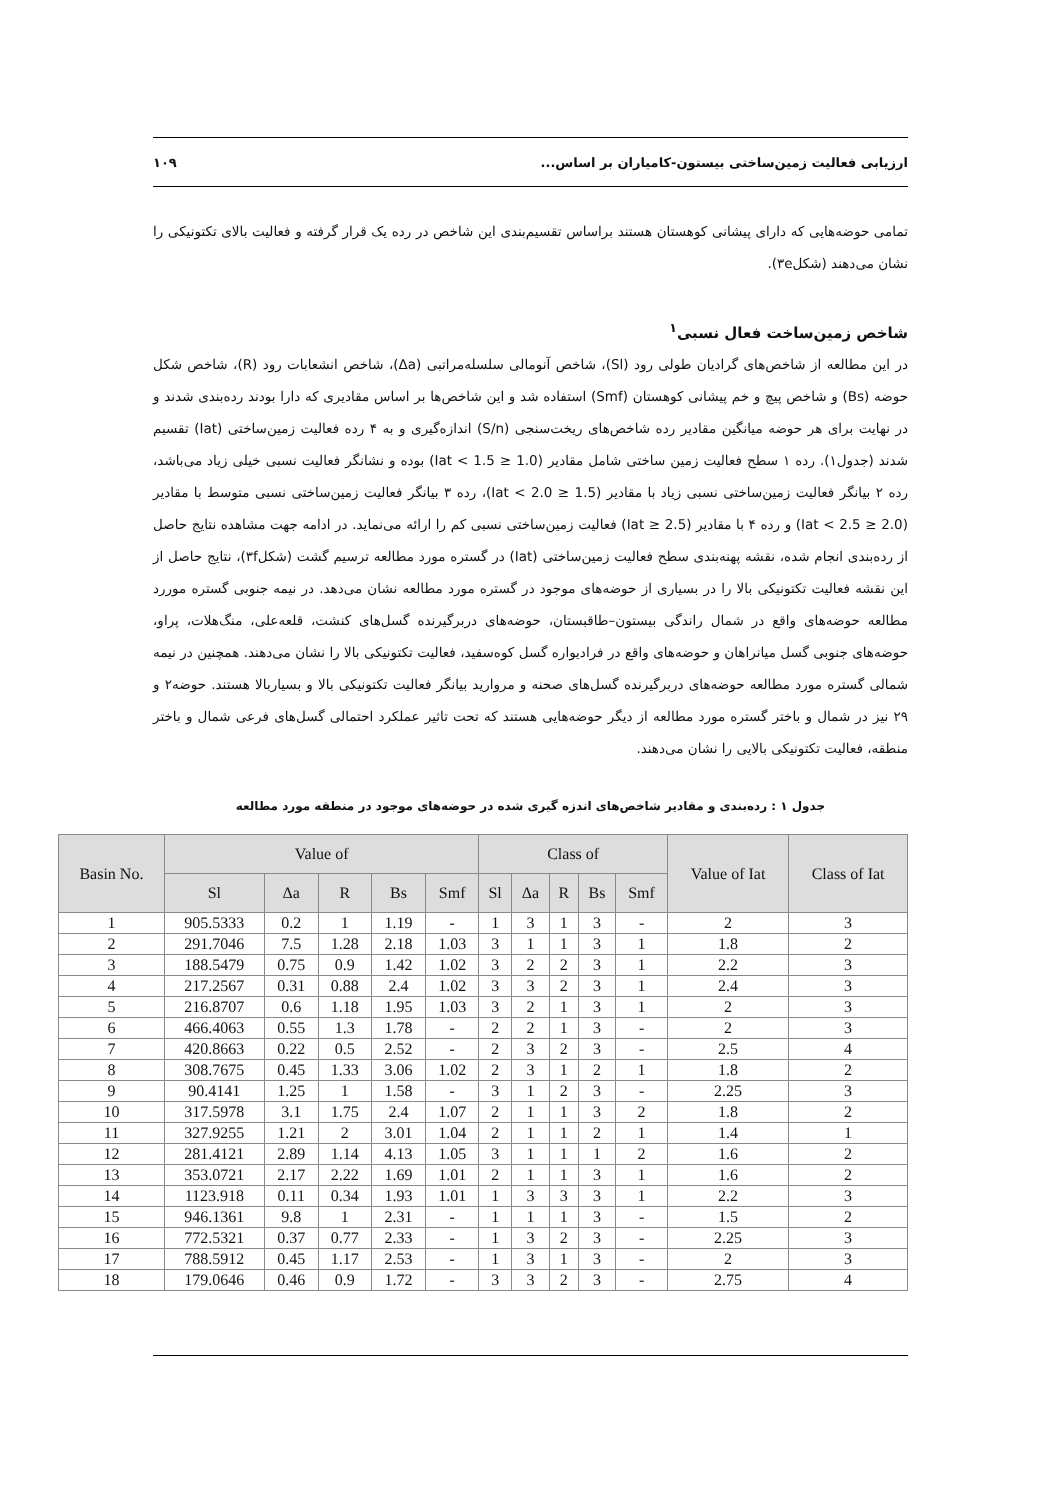ارزیابی فعالیت زمین‌ساختی بیستون-کامیاران بر اساس... ۱۰۹
تمامی حوضه‌هایی که دارای پیشانی کوهستان هستند براساس تقسیم‌بندی این شاخص در رده یک قرار گرفته و فعالیت بالای تکتونیکی را نشان می‌دهند (شکل۳e).
شاخص زمین‌ساخت فعال نسبی<sup>۱</sup>
در این مطالعه از شاخص‌های گرادیان طولی رود (Sl)، شاخص آنومالی سلسله‌مراتبی (Δa)، شاخص انشعابات رود (R)، شاخص شکل حوضه (Bs) و شاخص پیچ و خم پیشانی کوهستان (Smf) استفاده شد و این شاخص‌ها بر اساس مقادیری که دارا بودند رده‌بندی شدند و در نهایت برای هر حوضه میانگین مقادیر رده شاخص‌های ریخت‌سنجی (S/n) اندازه‌گیری و به ۴ رده فعالیت زمین‌ساختی (Iat) تقسیم شدند (جدول۱). رده ۱ سطح فعالیت زمین ساختی شامل مقادیر (1.0 ≤ Iat < 1.5) بوده و نشانگر فعالیت نسبی خیلی زیاد می‌باشد، رده ۲ بیانگر فعالیت زمین‌ساختی نسبی زیاد با مقادیر (1.5 ≤ Iat < 2.0)، رده ۳ بیانگر فعالیت زمین‌ساختی نسبی متوسط با مقادیر (2.0 ≤ Iat < 2.5) و رده ۴ با مقادیر (2.5 ≤ Iat) فعالیت زمین‌ساختی نسبی کم را ارائه می‌نماید. در ادامه جهت مشاهده نتایج حاصل از رده‌بندی انجام شده، نقشه پهنه‌بندی سطح فعالیت زمین‌ساختی (Iat) در گستره مورد مطالعه ترسیم گشت (شکل۳f)، نتایج حاصل از این نقشه فعالیت تکتونیکی بالا را در بسیاری از حوضه‌های موجود در گستره مورد مطالعه نشان می‌دهد. در نیمه جنوبی گستره موررد مطالعه حوضه‌های واقع در شمال راندگی بیستون–طاقبستان، حوضه‌های دربرگیرنده گسل‌های کنشت، قلعه‌علی، منگ‌هلات، پراو، حوضه‌های جنوبی گسل میانراهان و حوضه‌های واقع در فرادیواره گسل کوه‌سفید، فعالیت تکتونیکی بالا را نشان می‌دهند. همچنین در نیمه شمالی گستره مورد مطالعه حوضه‌های دربرگیرنده گسل‌های صحنه و مروارید بیانگر فعالیت تکتونیکی بالا و بسیاربالا هستند. حوضه۲ و ۲۹ نیز در شمال و باختر گستره مورد مطالعه از دیگر حوضه‌هایی هستند که تحت تاثیر عملکرد احتمالی گسل‌های فرعی شمال و باختر منطقه، فعالیت تکتونیکی بالایی را نشان می‌دهند.
جدول ۱ : رده‌بندی و مقادیر شاخص‌های اندزه گیری شده در حوضه‌های موجود در منطقه مورد مطالعه
| Basin No. | Value of | | | | | Class of | | | | | Value of Iat | Class of Iat |
| --- | --- | --- | --- | --- | --- | --- | --- | --- | --- | --- | --- | --- |
| | Sl | Δa | R | Bs | Smf | Sl | Δa | R | Bs | Smf | | |
| 1 | 905.5333 | 0.2 | 1 | 1.19 | - | 1 | 3 | 1 | 3 | - | 2 | 3 |
| 2 | 291.7046 | 7.5 | 1.28 | 2.18 | 1.03 | 3 | 1 | 1 | 3 | 1 | 1.8 | 2 |
| 3 | 188.5479 | 0.75 | 0.9 | 1.42 | 1.02 | 3 | 2 | 2 | 3 | 1 | 2.2 | 3 |
| 4 | 217.2567 | 0.31 | 0.88 | 2.4 | 1.02 | 3 | 3 | 2 | 3 | 1 | 2.4 | 3 |
| 5 | 216.8707 | 0.6 | 1.18 | 1.95 | 1.03 | 3 | 2 | 1 | 3 | 1 | 2 | 3 |
| 6 | 466.4063 | 0.55 | 1.3 | 1.78 | - | 2 | 2 | 1 | 3 | - | 2 | 3 |
| 7 | 420.8663 | 0.22 | 0.5 | 2.52 | - | 2 | 3 | 2 | 3 | - | 2.5 | 4 |
| 8 | 308.7675 | 0.45 | 1.33 | 3.06 | 1.02 | 2 | 3 | 1 | 2 | 1 | 1.8 | 2 |
| 9 | 90.4141 | 1.25 | 1 | 1.58 | - | 3 | 1 | 2 | 3 | - | 2.25 | 3 |
| 10 | 317.5978 | 3.1 | 1.75 | 2.4 | 1.07 | 2 | 1 | 1 | 3 | 2 | 1.8 | 2 |
| 11 | 327.9255 | 1.21 | 2 | 3.01 | 1.04 | 2 | 1 | 1 | 2 | 1 | 1.4 | 1 |
| 12 | 281.4121 | 2.89 | 1.14 | 4.13 | 1.05 | 3 | 1 | 1 | 1 | 2 | 1.6 | 2 |
| 13 | 353.0721 | 2.17 | 2.22 | 1.69 | 1.01 | 2 | 1 | 1 | 3 | 1 | 1.6 | 2 |
| 14 | 1123.918 | 0.11 | 0.34 | 1.93 | 1.01 | 1 | 3 | 3 | 3 | 1 | 2.2 | 3 |
| 15 | 946.1361 | 9.8 | 1 | 2.31 | - | 1 | 1 | 1 | 3 | - | 1.5 | 2 |
| 16 | 772.5321 | 0.37 | 0.77 | 2.33 | - | 1 | 3 | 2 | 3 | - | 2.25 | 3 |
| 17 | 788.5912 | 0.45 | 1.17 | 2.53 | - | 1 | 3 | 1 | 3 | - | 2 | 3 |
| 18 | 179.0646 | 0.46 | 0.9 | 1.72 | - | 3 | 3 | 2 | 3 | - | 2.75 | 4 |